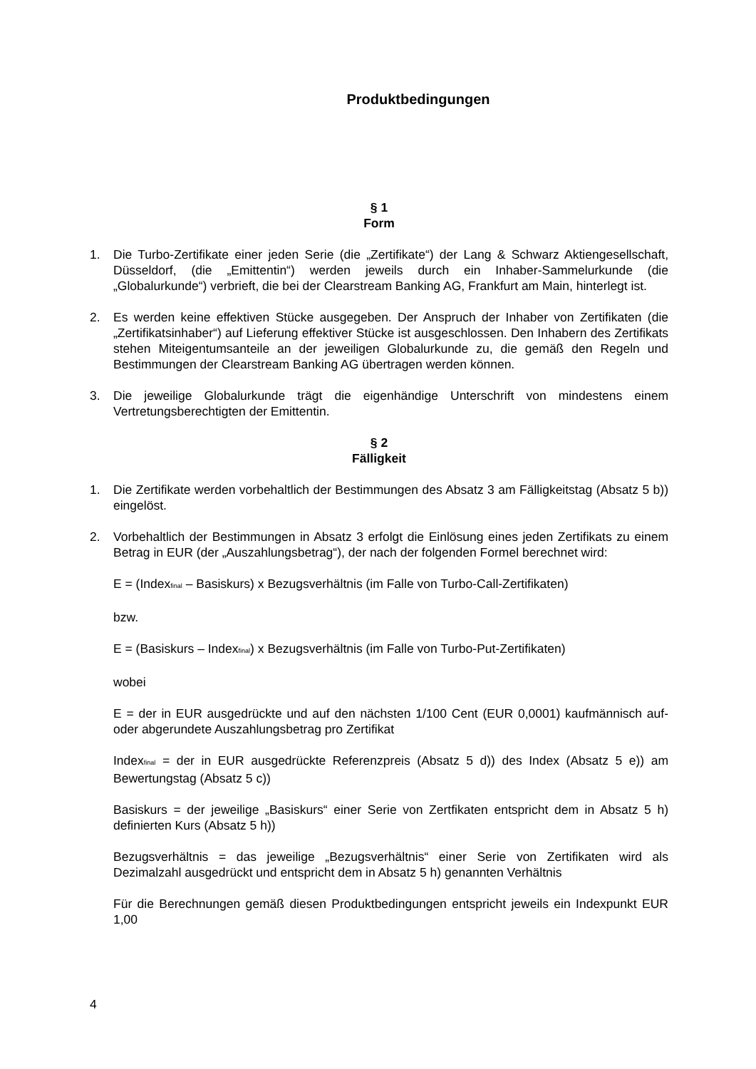Produktbedingungen
§ 1
Form
1. Die Turbo-Zertifikate einer jeden Serie (die „Zertifikate“) der Lang & Schwarz Aktiengesellschaft, Düsseldorf, (die „Emittentin“) werden jeweils durch ein Inhaber-Sammelurkunde (die „Globalurkunde“) verbrieft, die bei der Clearstream Banking AG, Frankfurt am Main, hinterlegt ist.
2. Es werden keine effektiven Stücke ausgegeben. Der Anspruch der Inhaber von Zertifikaten (die „Zertifikatsinhaber“) auf Lieferung effektiver Stücke ist ausgeschlossen. Den Inhabern des Zertifikats stehen Miteigentumsanteile an der jeweiligen Globalurkunde zu, die gemäß den Regeln und Bestimmungen der Clearstream Banking AG übertragen werden können.
3. Die jeweilige Globalurkunde trägt die eigenhändige Unterschrift von mindestens einem Vertretungsberechtigten der Emittentin.
§ 2
Fälligkeit
1. Die Zertifikate werden vorbehaltlich der Bestimmungen des Absatz 3 am Fälligkeitstag (Absatz 5 b)) eingelöst.
2. Vorbehaltlich der Bestimmungen in Absatz 3 erfolgt die Einlösung eines jeden Zertifikats zu einem Betrag in EUR (der „Auszahlungsbetrag“), der nach der folgenden Formel berechnet wird:
E = (Index<sub>final</sub> – Basiskurs) x Bezugsverhältnis (im Falle von Turbo-Call-Zertifikaten)
bzw.
E = (Basiskurs – Index<sub>final</sub>) x Bezugsverhältnis (im Falle von Turbo-Put-Zertifikaten)
wobei
E = der in EUR ausgedrückte und auf den nächsten 1/100 Cent (EUR 0,0001) kaufmännisch auf- oder abgerundete Auszahlungsbetrag pro Zertifikat
Index<sub>final</sub> = der in EUR ausgedrückte Referenzpreis (Absatz 5 d)) des Index (Absatz 5 e)) am Bewertungstag (Absatz 5 c))
Basiskurs = der jeweilige „Basiskurs“ einer Serie von Zertfikaten entspricht dem in Absatz 5 h) definierten Kurs (Absatz 5 h))
Bezugsverhältnis = das jeweilige „Bezugsverhältnis“ einer Serie von Zertifikaten wird als Dezimalzahl ausgedrückt und entspricht dem in Absatz 5 h) genannten Verhältnis
Für die Berechnungen gemäß diesen Produktbedingungen entspricht jeweils ein Indexpunkt EUR 1,00
4